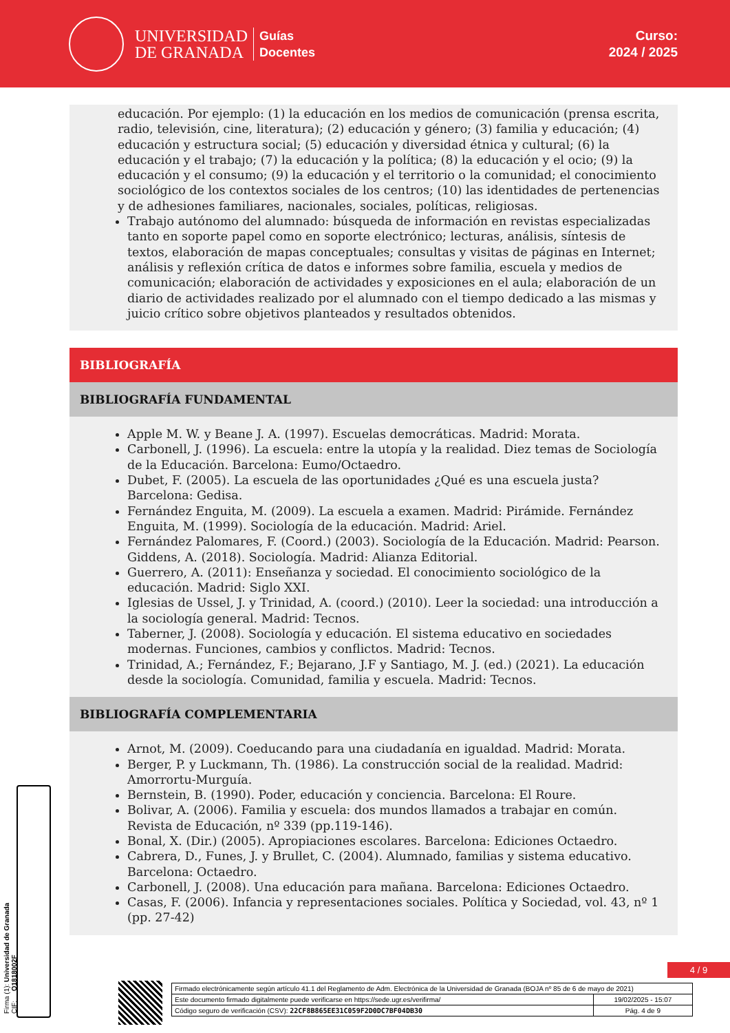UNIVERSIDAD
DE GRANADA
Guías
Docentes
Curso:
2024 / 2025
educación. Por ejemplo: (1) la educación en los medios de comunicación (prensa escrita, radio, televisión, cine, literatura); (2) educación y género; (3) familia y educación; (4) educación y estructura social; (5) educación y diversidad étnica y cultural; (6) la educación y el trabajo; (7) la educación y la política; (8) la educación y el ocio; (9) la educación y el consumo; (9) la educación y el territorio o la comunidad; el conocimiento sociológico de los contextos sociales de los centros; (10) las identidades de pertenencias y de adhesiones familiares, nacionales, sociales, políticas, religiosas.
Trabajo autónomo del alumnado: búsqueda de información en revistas especializadas tanto en soporte papel como en soporte electrónico; lecturas, análisis, síntesis de textos, elaboración de mapas conceptuales; consultas y visitas de páginas en Internet; análisis y reflexión crítica de datos e informes sobre familia, escuela y medios de comunicación; elaboración de actividades y exposiciones en el aula; elaboración de un diario de actividades realizado por el alumnado con el tiempo dedicado a las mismas y juicio crítico sobre objetivos planteados y resultados obtenidos.
BIBLIOGRAFÍA
BIBLIOGRAFÍA FUNDAMENTAL
Apple M. W. y Beane J. A. (1997). Escuelas democráticas. Madrid: Morata.
Carbonell, J. (1996). La escuela: entre la utopía y la realidad. Diez temas de Sociología de la Educación. Barcelona: Eumo/Octaedro.
Dubet, F. (2005). La escuela de las oportunidades ¿Qué es una escuela justa? Barcelona: Gedisa.
Fernández Enguita, M. (2009). La escuela a examen. Madrid: Pirámide. Fernández Enguita, M. (1999). Sociología de la educación. Madrid: Ariel.
Fernández Palomares, F. (Coord.) (2003). Sociología de la Educación. Madrid: Pearson. Giddens, A. (2018). Sociología. Madrid: Alianza Editorial.
Guerrero, A. (2011): Enseñanza y sociedad. El conocimiento sociológico de la educación. Madrid: Siglo XXI.
Iglesias de Ussel, J. y Trinidad, A. (coord.) (2010). Leer la sociedad: una introducción a la sociología general. Madrid: Tecnos.
Taberner, J. (2008). Sociología y educación. El sistema educativo en sociedades modernas. Funciones, cambios y conflictos. Madrid: Tecnos.
Trinidad, A.; Fernández, F.; Bejarano, J.F y Santiago, M. J. (ed.) (2021). La educación desde la sociología. Comunidad, familia y escuela. Madrid: Tecnos.
BIBLIOGRAFÍA COMPLEMENTARIA
Arnot, M. (2009). Coeducando para una ciudadanía en igualdad. Madrid: Morata.
Berger, P. y Luckmann, Th. (1986). La construcción social de la realidad. Madrid: Amorrortu-Murguía.
Bernstein, B. (1990). Poder, educación y conciencia. Barcelona: El Roure.
Bolivar, A. (2006). Familia y escuela: dos mundos llamados a trabajar en común. Revista de Educación, nº 339 (pp.119-146).
Bonal, X. (Dir.) (2005). Apropiaciones escolares. Barcelona: Ediciones Octaedro.
Cabrera, D., Funes, J. y Brullet, C. (2004). Alumnado, familias y sistema educativo. Barcelona: Octaedro.
Carbonell, J. (2008). Una educación para mañana. Barcelona: Ediciones Octaedro.
Casas, F. (2006). Infancia y representaciones sociales. Política y Sociedad, vol. 43, nº 1 (pp. 27-42)
Firma (1): Universidad de Granada
CIF: Q1818002F
4 / 9
| Firmado electrónicamente según artículo 41.1 del Reglamento de Adm. Electrónica de la Universidad de Granada (BOJA nº 85 de 6 de mayo de 2021) | |
| Este documento firmado digitalmente puede verificarse en https://sede.ugr.es/verifirma/ | 19/02/2025 - 15:07 |
| Código seguro de verificación (CSV): 22CF8B865EE31C059F2D0DC7BF04DB30 | Pág. 4 de 9 |